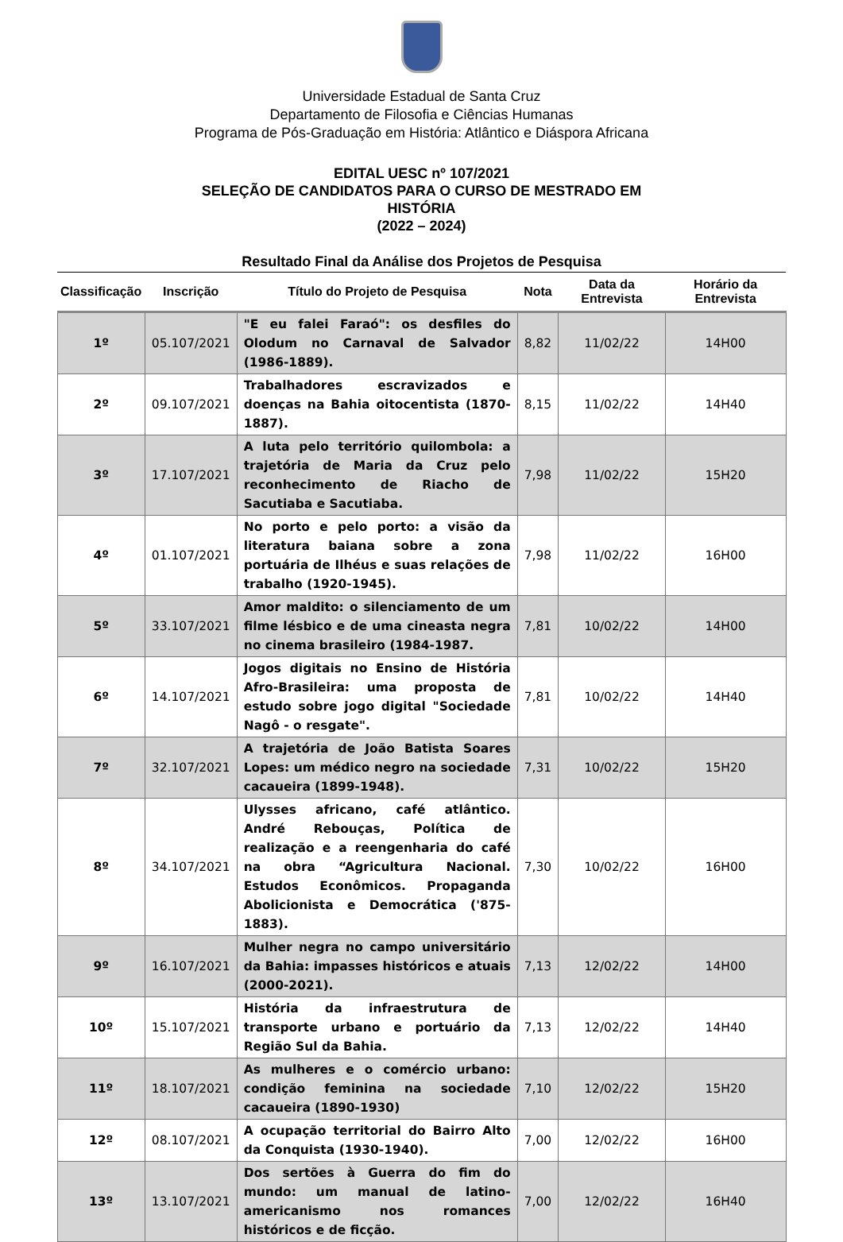Universidade Estadual de Santa Cruz
Departamento de Filosofia e Ciências Humanas
Programa de Pós-Graduação em História: Atlântico e Diáspora Africana
EDITAL UESC nº 107/2021
SELEÇÃO DE CANDIDATOS PARA O CURSO DE MESTRADO EM
HISTÓRIA
(2022 – 2024)
Resultado Final da Análise dos Projetos de Pesquisa
| Classificação | Inscrição | Título do Projeto de Pesquisa | Nota | Data da Entrevista | Horário da Entrevista |
| --- | --- | --- | --- | --- | --- |
| 1º | 05.107/2021 | "E eu falei Faraó": os desfiles do Olodum no Carnaval de Salvador (1986-1889). | 8,82 | 11/02/22 | 14H00 |
| 2º | 09.107/2021 | Trabalhadores escravizados e doenças na Bahia oitocentista (1870-1887). | 8,15 | 11/02/22 | 14H40 |
| 3º | 17.107/2021 | A luta pelo território quilombola: a trajetória de Maria da Cruz pelo reconhecimento de Riacho de Sacutiaba e Sacutiaba. | 7,98 | 11/02/22 | 15H20 |
| 4º | 01.107/2021 | No porto e pelo porto: a visão da literatura baiana sobre a zona portuária de Ilhéus e suas relações de trabalho (1920-1945). | 7,98 | 11/02/22 | 16H00 |
| 5º | 33.107/2021 | Amor maldito: o silenciamento de um filme lésbico e de uma cineasta negra no cinema brasileiro (1984-1987. | 7,81 | 10/02/22 | 14H00 |
| 6º | 14.107/2021 | Jogos digitais no Ensino de História Afro-Brasileira: uma proposta de estudo sobre jogo digital "Sociedade Nagô - o resgate". | 7,81 | 10/02/22 | 14H40 |
| 7º | 32.107/2021 | A trajetória de João Batista Soares Lopes: um médico negro na sociedade cacaueira (1899-1948). | 7,31 | 10/02/22 | 15H20 |
| 8º | 34.107/2021 | Ulysses africano, café atlântico. André Rebouças, Política de realização e a reengenharia do café na obra “Agricultura Nacional. Estudos Econômicos. Propaganda Abolicionista e Democrática ('875-1883). | 7,30 | 10/02/22 | 16H00 |
| 9º | 16.107/2021 | Mulher negra no campo universitário da Bahia: impasses históricos e atuais (2000-2021). | 7,13 | 12/02/22 | 14H00 |
| 10º | 15.107/2021 | História da infraestrutura de transporte urbano e portuário da Região Sul da Bahia. | 7,13 | 12/02/22 | 14H40 |
| 11º | 18.107/2021 | As mulheres e o comércio urbano: condição feminina na sociedade cacaueira (1890-1930) | 7,10 | 12/02/22 | 15H20 |
| 12º | 08.107/2021 | A ocupação territorial do Bairro Alto da Conquista (1930-1940). | 7,00 | 12/02/22 | 16H00 |
| 13º | 13.107/2021 | Dos sertões à Guerra do fim do mundo: um manual de latino-americanismo nos romances históricos e de ficção. | 7,00 | 12/02/22 | 16H40 |